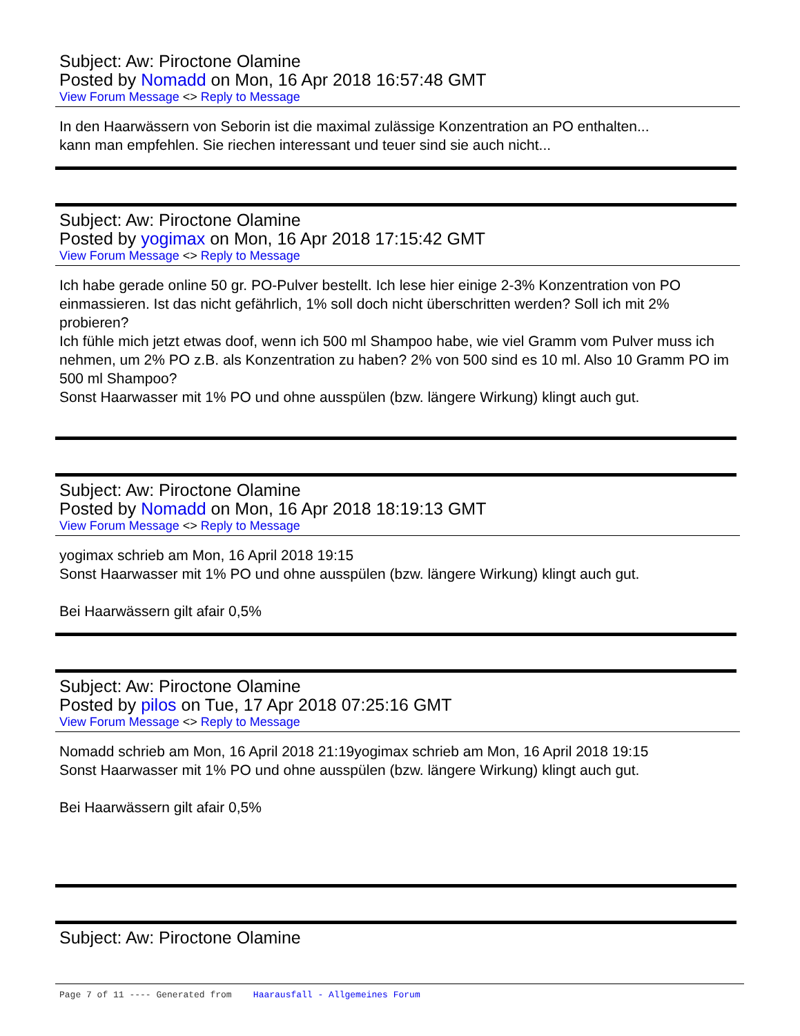Subject: Aw: Piroctone Olamine
Posted by Nomadd on Mon, 16 Apr 2018 16:57:48 GMT
View Forum Message <> Reply to Message
In den Haarwässern von Seborin ist die maximal zulässige Konzentration an PO enthalten...
kann man empfehlen. Sie riechen interessant und teuer sind sie auch nicht...
Subject: Aw: Piroctone Olamine
Posted by yogimax on Mon, 16 Apr 2018 17:15:42 GMT
View Forum Message <> Reply to Message
Ich habe gerade online 50 gr. PO-Pulver bestellt. Ich lese hier einige 2-3% Konzentration von PO einmassieren. Ist das nicht gefährlich, 1% soll doch nicht überschritten werden? Soll ich mit 2% probieren?
Ich fühle mich jetzt etwas doof, wenn ich 500 ml Shampoo habe, wie viel Gramm vom Pulver muss ich nehmen, um 2% PO z.B. als Konzentration zu haben? 2% von 500 sind es 10 ml. Also 10 Gramm PO im 500 ml Shampoo?
Sonst Haarwasser mit 1% PO und ohne ausspülen (bzw. längere Wirkung) klingt auch gut.
Subject: Aw: Piroctone Olamine
Posted by Nomadd on Mon, 16 Apr 2018 18:19:13 GMT
View Forum Message <> Reply to Message
yogimax schrieb am Mon, 16 April 2018 19:15
Sonst Haarwasser mit 1% PO und ohne ausspülen (bzw. längere Wirkung) klingt auch gut.
Bei Haarwässern gilt afair 0,5%
Subject: Aw: Piroctone Olamine
Posted by pilos on Tue, 17 Apr 2018 07:25:16 GMT
View Forum Message <> Reply to Message
Nomadd schrieb am Mon, 16 April 2018 21:19yogimax schrieb am Mon, 16 April 2018 19:15
Sonst Haarwasser mit 1% PO und ohne ausspülen (bzw. längere Wirkung) klingt auch gut.
Bei Haarwässern gilt afair 0,5%
Subject: Aw: Piroctone Olamine
Page 7 of 11 ---- Generated from Haarausfall - Allgemeines Forum